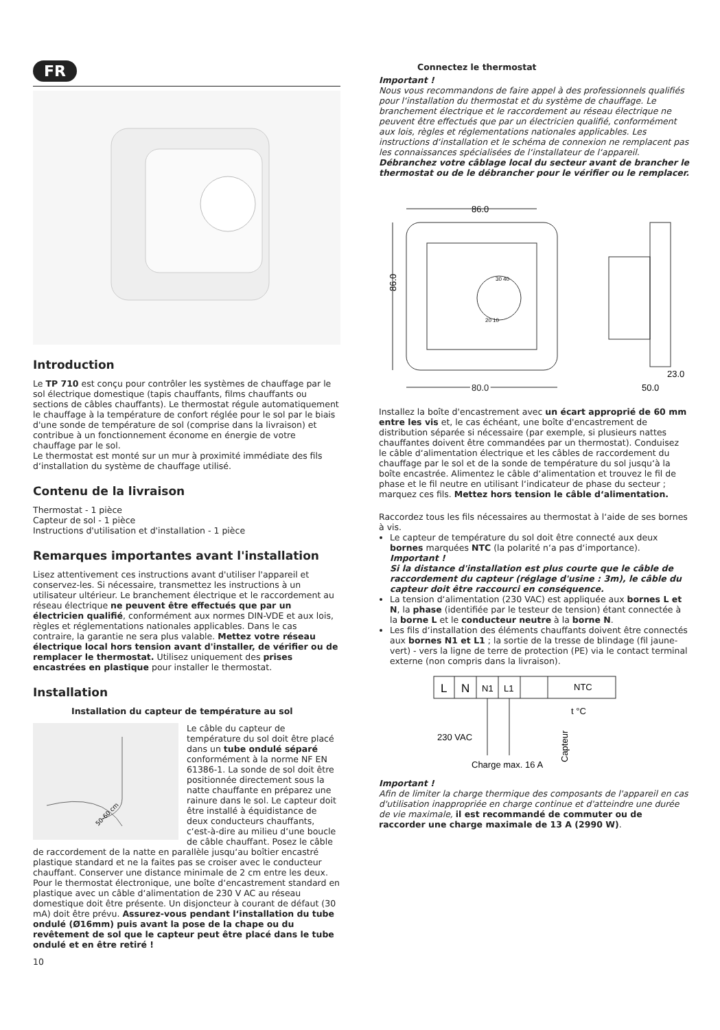FR
Introduction
Le TP 710 est conçu pour contrôler les systèmes de chauffage par le sol électrique domestique (tapis chauffants, films chauffants ou sections de câbles chauffants). Le thermostat régule automatiquement le chauffage à la température de confort réglée pour le sol par le biais d'une sonde de température de sol (comprise dans la livraison) et contribue à un fonctionnement économe en énergie de votre chauffage par le sol.
Le thermostat est monté sur un mur à proximité immédiate des fils d‘installation du système de chauffage utilisé.
Contenu de la livraison
Thermostat - 1 pièce
Capteur de sol - 1 pièce
Instructions d'utilisation et d'installation - 1 pièce
Remarques importantes avant l'installation
Lisez attentivement ces instructions avant d'utiliser l'appareil et conservez-les. Si nécessaire, transmettez les instructions à un utilisateur ultérieur. Le branchement électrique et le raccordement au réseau électrique ne peuvent être effectués que par un électricien qualifié, conformément aux normes DIN-VDE et aux lois, règles et réglementations nationales applicables. Dans le cas contraire, la garantie ne sera plus valable. Mettez votre réseau électrique local hors tension avant d'installer, de vérifier ou de remplacer le thermostat. Utilisez uniquement des prises encastrées en plastique pour installer le thermostat.
Installation
Installation du capteur de température au sol
50-60 cm
Le câble du capteur de température du sol doit être placé dans un tube ondulé séparé conformément à la norme NF EN 61386-1. La sonde de sol doit être positionnée directement sous la natte chauffante en préparez une rainure dans le sol. Le capteur doit être installé à équidistance de deux conducteurs chauffants, c‘est-à-dire au milieu d‘une boucle de câble chauffant. Posez le câble de raccordement de la natte en parallèle jusqu‘au boîtier encastré plastique standard et ne la faites pas se croiser avec le conducteur chauffant. Conserver une distance minimale de 2 cm entre les deux. Pour le thermostat électronique, une boîte d‘encastrement standard en plastique avec un câble d‘alimentation de 230 V AC au réseau domestique doit être présente. Un disjoncteur à courant de défaut (30 mA) doit être prévu. Assurez-vous pendant l‘installation du tube ondulé (Ø16mm) puis avant la pose de la chape ou du revêtement de sol que le capteur peut être placé dans le tube ondulé et en être retiré !
10
Connectez le thermostat
Important !
Nous vous recommandons de faire appel à des professionnels qualifiés pour l‘installation du thermostat et du système de chauffage. Le branchement électrique et le raccordement au réseau électrique ne peuvent être effectués que par un électricien qualifié, conformément aux lois, règles et réglementations nationales applicables. Les instructions d‘installation et le schéma de connexion ne remplacent pas les connaissances spécialisées de l‘installateur de l‘appareil. Débranchez votre câblage local du secteur avant de brancher le thermostat ou de le débrancher pour le vérifier ou le remplacer.
86.0
86.0
80.0
30 40
20 10
23.0
50.0
Installez la boîte d'encastrement avec un écart approprié de 60 mm entre les vis et, le cas échéant, une boîte d'encastrement de distribution séparée si nécessaire (par exemple, si plusieurs nattes chauffantes doivent être commandées par un thermostat). Conduisez le câble d‘alimentation électrique et les câbles de raccordement du chauffage par le sol et de la sonde de température du sol jusqu‘à la boîte encastrée. Alimentez le câble d‘alimentation et trouvez le fil de phase et le fil neutre en utilisant l‘indicateur de phase du secteur ; marquez ces fils. Mettez hors tension le câble d‘alimentation.
Raccordez tous les fils nécessaires au thermostat à l‘aide de ses bornes à vis.
Le capteur de température du sol doit être connecté aux deux bornes marquées NTC (la polarité n‘a pas d‘importance).
Important !
Si la distance d'installation est plus courte que le câble de raccordement du capteur (réglage d'usine : 3m), le câble du capteur doit être raccourci en conséquence.
La tension d‘alimentation (230 VAC) est appliquée aux bornes L et N, la phase (identifiée par le testeur de tension) étant connectée à la borne L et le conducteur neutre à la borne N.
Les fils d‘installation des éléments chauffants doivent être connectés aux bornes N1 et L1 ; la sortie de la tresse de blindage (fil jaune-vert) - vers la ligne de terre de protection (PE) via le contact terminal externe (non compris dans la livraison).
L
N
N1
L1
NTC
230 VAC
Charge max. 16 A
t °C
Capteur
Important !
Afin de limiter la charge thermique des composants de l'appareil en cas d'utilisation inappropriée en charge continue et d'atteindre une durée de vie maximale, il est recommandé de commuter ou de raccorder une charge maximale de 13 A (2990 W).